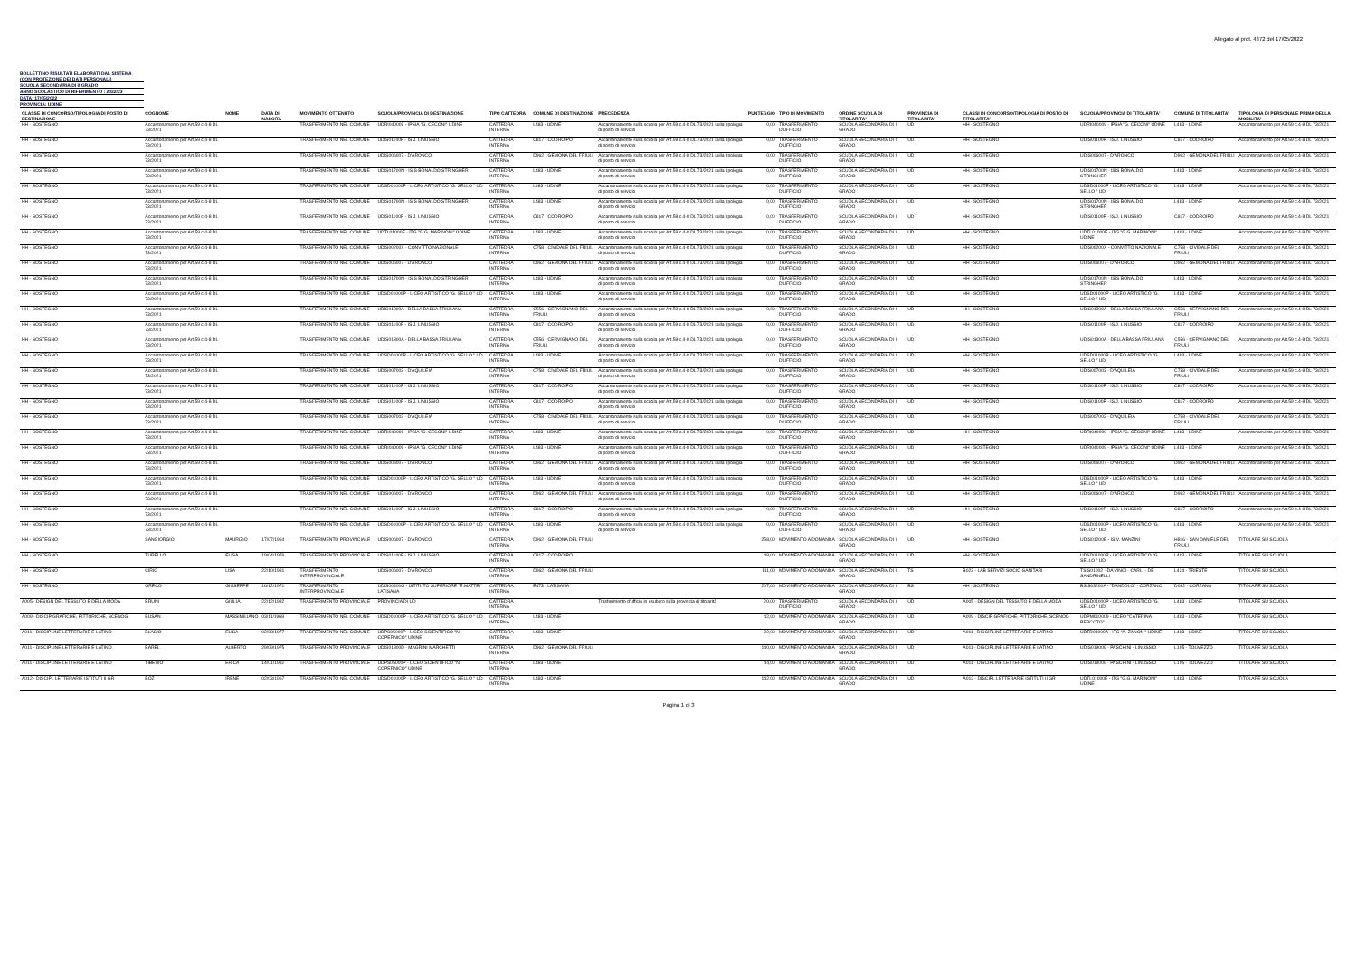Allegato al prot. 4372 del 17/05/2022
BOLLETTINO RISULTATI ELABORATI DAL SISTEMA (CON PROTEZIONE DEI DATI PERSONALI)
SCUOLA SECONDARIA DI II GRADO
ANNO SCOLASTICO DI RIFERIMENTO : 2022/23
DATA: 17/05/2022
PROVINCIA: UDINE
| CLASSE DI CONCORSO/TIPOLOGIA DI POSTO DI DESTINAZIONE | COGNOME | NOME | DATA DI NASCITA | MOVIMENTO OTTENUTO | SCUOLA/PROVINCIA DI DESTINAZIONE | TIPO CATTEDRA | COMUNE DI DESTINAZIONE | PRECEDENZA | PUNTEGGIO | TIPO DI MOVIMENTO | ORDINE SCUOLA DI TITOLARITA' | PROVINCIA DI TITOLARITA' | CLASSI DI CONCORSO/TIPOLOGIA DI POSTO DI TITOLARITA' | SCUOLA/PROVINCIA DI TITOLARITA' | COMUNE DI TITOLARITA' | TIPOLOGIA DI PERSONALE PRIMA DELLA MOBILITA' |
| --- | --- | --- | --- | --- | --- | --- | --- | --- | --- | --- | --- | --- | --- | --- | --- | --- |
| HH - SOSTEGNO | Accantonamento per Art.59 c.4-8 DL 73/2021 | | | TRASFERIMENTO NEL COMUNE | UDRI040009 - IPSIA "G. CECONI" UDINE | CATTEDRA INTERNA | L483 - UDINE | Accantonamento sulla scuola per Art.59 c.4-8 DL 73/2021 sulla tipologia di posto di servizio | 0,00 | TRASFERIMENTO D'UFFICIO | SCUOLA SECONDARIA DI II GRADO | UD | HH - SOSTEGNO | UDRI040009 - IPSIA "G. CECONI" UDINE | L483 - UDINE | Accantonamento per Art.59 c.4-8 DL 73/2021 |
| HH - SOSTEGNO | Accantonamento per Art.59 c.4-8 DL 73/2021 | | | TRASFERIMENTO NEL COMUNE | UDIS01100P - IS J. LINUSSIO | CATTEDRA INTERNA | C817 - CODROIPO | Accantonamento sulla scuola per Art.59 c.4-8 DL 73/2021 sulla tipologia di posto di servizio | 0,00 | TRASFERIMENTO D'UFFICIO | SCUOLA SECONDARIA DI II GRADO | UD | HH - SOSTEGNO | UDIS01100P - IS J. LINUSSIO | C817 - CODROIPO | Accantonamento per Art.59 c.4-8 DL 73/2021 |
| HH - SOSTEGNO | Accantonamento per Art.59 c.4-8 DL 73/2021 | | | TRASFERIMENTO NEL COMUNE | UDIS006007 - D'ARONCO | CATTEDRA INTERNA | D962 - GEMONA DEL FRIULI | Accantonamento sulla scuola per Art.59 c.4-8 DL 73/2021 sulla tipologia di posto di servizio | 0,00 | TRASFERIMENTO D'UFFICIO | SCUOLA SECONDARIA DI II GRADO | UD | HH - SOSTEGNO | UDIS006007 - D'ARONCO | D962 - GEMONA DEL FRIULI | Accantonamento per Art.59 c.4-8 DL 73/2021 |
| HH - SOSTEGNO | Accantonamento per Art.59 c.4-8 DL 73/2021 | | | TRASFERIMENTO NEL COMUNE | UDIS01700N - ISIS BONALDO STRINGHER | CATTEDRA INTERNA | L483 - UDINE | Accantonamento sulla scuola per Art.59 c.4-8 DL 73/2021 sulla tipologia di posto di servizio | 0,00 | TRASFERIMENTO D'UFFICIO | SCUOLA SECONDARIA DI II GRADO | UD | HH - SOSTEGNO | UDIS01700N - ISIS BONALDO STRINGHER | L483 - UDINE | Accantonamento per Art.59 c.4-8 DL 73/2021 |
| HH - SOSTEGNO | Accantonamento per Art.59 c.4-8 DL 73/2021 | | | TRASFERIMENTO NEL COMUNE | UDSD01000P - LICEO ARTISTICO "G. SELLO " UD | CATTEDRA INTERNA | L483 - UDINE | Accantonamento sulla scuola per Art.59 c.4-8 DL 73/2021 sulla tipologia di posto di servizio | 0,00 | TRASFERIMENTO D'UFFICIO | SCUOLA SECONDARIA DI II GRADO | UD | HH - SOSTEGNO | UDSD01000P - LICEO ARTISTICO "G. SELLO " UD | L483 - UDINE | Accantonamento per Art.59 c.4-8 DL 73/2021 |
| HH - SOSTEGNO | Accantonamento per Art.59 c.4-8 DL 73/2021 | | | TRASFERIMENTO NEL COMUNE | UDIS01700N - ISIS BONALDO STRINGHER | CATTEDRA INTERNA | L483 - UDINE | Accantonamento sulla scuola per Art.59 c.4-8 DL 73/2021 sulla tipologia di posto di servizio | 0,00 | TRASFERIMENTO D'UFFICIO | SCUOLA SECONDARIA DI II GRADO | UD | HH - SOSTEGNO | UDIS01700N - ISIS BONALDO STRINGHER | L483 - UDINE | Accantonamento per Art.59 c.4-8 DL 73/2021 |
| HH - SOSTEGNO | Accantonamento per Art.59 c.4-8 DL 73/2021 | | | TRASFERIMENTO NEL COMUNE | UDIS01100P - IS J. LINUSSIO | CATTEDRA INTERNA | C817 - CODROIPO | Accantonamento sulla scuola per Art.59 c.4-8 DL 73/2021 sulla tipologia di posto di servizio | 0,00 | TRASFERIMENTO D'UFFICIO | SCUOLA SECONDARIA DI II GRADO | UD | HH - SOSTEGNO | UDIS01100P - IS J. LINUSSIO | C817 - CODROIPO | Accantonamento per Art.59 c.4-8 DL 73/2021 |
| HH - SOSTEGNO | Accantonamento per Art.59 c.4-8 DL 73/2021 | | | TRASFERIMENTO NEL COMUNE | UDTL01000E - ITG "G.G. MARINONI" UDINE | CATTEDRA INTERNA | L483 - UDINE | Accantonamento sulla scuola per Art.59 c.4-8 DL 73/2021 sulla tipologia di posto di servizio | 0,00 | TRASFERIMENTO D'UFFICIO | SCUOLA SECONDARIA DI II GRADO | UD | HH - SOSTEGNO | UDTL01000E - ITG "G.G. MARINONI" UDINE | L483 - UDINE | Accantonamento per Art.59 c.4-8 DL 73/2021 |
| HH - SOSTEGNO | Accantonamento per Art.59 c.4-8 DL 73/2021 | | | TRASFERIMENTO NEL COMUNE | UDIS00200X - CONVITTO NAZIONALE | CATTEDRA INTERNA | C758 - CIVIDALE DEL FRIULI | Accantonamento sulla scuola per Art.59 c.4-8 DL 73/2021 sulla tipologia di posto di servizio | 0,00 | TRASFERIMENTO D'UFFICIO | SCUOLA SECONDARIA DI II GRADO | UD | HH - SOSTEGNO | UDIS00200X - CONVITTO NAZIONALE | C758 - CIVIDALE DEL FRIULI | Accantonamento per Art.59 c.4-8 DL 73/2021 |
| HH - SOSTEGNO | Accantonamento per Art.59 c.4-8 DL 73/2021 | | | TRASFERIMENTO NEL COMUNE | UDIS006007 - D'ARONCO | CATTEDRA INTERNA | D962 - GEMONA DEL FRIULI | Accantonamento sulla scuola per Art.59 c.4-8 DL 73/2021 sulla tipologia di posto di servizio | 0,00 | TRASFERIMENTO D'UFFICIO | SCUOLA SECONDARIA DI II GRADO | UD | HH - SOSTEGNO | UDIS006007 - D'ARONCO | D962 - GEMONA DEL FRIULI | Accantonamento per Art.59 c.4-8 DL 73/2021 |
| HH - SOSTEGNO | Accantonamento per Art.59 c.4-8 DL 73/2021 | | | TRASFERIMENTO NEL COMUNE | UDIS01700N - ISIS BONALDO STRINGHER | CATTEDRA INTERNA | L483 - UDINE | Accantonamento sulla scuola per Art.59 c.4-8 DL 73/2021 sulla tipologia di posto di servizio | 0,00 | TRASFERIMENTO D'UFFICIO | SCUOLA SECONDARIA DI II GRADO | UD | HH - SOSTEGNO | UDIS01700N - ISIS BONALDO STRINGHER | L483 - UDINE | Accantonamento per Art.59 c.4-8 DL 73/2021 |
| HH - SOSTEGNO | Accantonamento per Art.59 c.4-8 DL 73/2021 | | | TRASFERIMENTO NEL COMUNE | UDSD01000P - LICEO ARTISTICO "G. SELLO " UD | CATTEDRA INTERNA | L483 - UDINE | Accantonamento sulla scuola per Art.59 c.4-8 DL 73/2021 sulla tipologia di posto di servizio | 0,00 | TRASFERIMENTO D'UFFICIO | SCUOLA SECONDARIA DI II GRADO | UD | HH - SOSTEGNO | UDSD01000P - LICEO ARTISTICO "G. SELLO " UD | L483 - UDINE | Accantonamento per Art.59 c.4-8 DL 73/2021 |
| HH - SOSTEGNO | Accantonamento per Art.59 c.4-8 DL 73/2021 | | | TRASFERIMENTO NEL COMUNE | UDIS01300A - DELLA BASSA FRIULANA | CATTEDRA INTERNA | C556 - CERVIGNANO DEL FRIULI | Accantonamento sulla scuola per Art.59 c.4-8 DL 73/2021 sulla tipologia di posto di servizio | 0,00 | TRASFERIMENTO D'UFFICIO | SCUOLA SECONDARIA DI II GRADO | UD | HH - SOSTEGNO | UDIS01300A - DELLA BASSA FRIULANA | C556 - CERVIGNANO DEL FRIULI | Accantonamento per Art.59 c.4-8 DL 73/2021 |
| HH - SOSTEGNO | Accantonamento per Art.59 c.4-8 DL 73/2021 | | | TRASFERIMENTO NEL COMUNE | UDIS01100P - IS J. LINUSSIO | CATTEDRA INTERNA | C817 - CODROIPO | Accantonamento sulla scuola per Art.59 c.4-8 DL 73/2021 sulla tipologia di posto di servizio | 0,00 | TRASFERIMENTO D'UFFICIO | SCUOLA SECONDARIA DI II GRADO | UD | HH - SOSTEGNO | UDIS01100P - IS J. LINUSSIO | C817 - CODROIPO | Accantonamento per Art.59 c.4-8 DL 73/2021 |
| HH - SOSTEGNO | Accantonamento per Art.59 c.4-8 DL 73/2021 | | | TRASFERIMENTO NEL COMUNE | UDIS01300A - DELLA BASSA FRIULANA | CATTEDRA INTERNA | C556 - CERVIGNANO DEL FRIULI | Accantonamento sulla scuola per Art.59 c.4-8 DL 73/2021 sulla tipologia di posto di servizio | 0,00 | TRASFERIMENTO D'UFFICIO | SCUOLA SECONDARIA DI II GRADO | UD | HH - SOSTEGNO | UDIS01300A - DELLA BASSA FRIULANA | C556 - CERVIGNANO DEL FRIULI | Accantonamento per Art.59 c.4-8 DL 73/2021 |
| HH - SOSTEGNO | Accantonamento per Art.59 c.4-8 DL 73/2021 | | | TRASFERIMENTO NEL COMUNE | UDSD01000P - LICEO ARTISTICO "G. SELLO " UD | CATTEDRA INTERNA | L483 - UDINE | Accantonamento sulla scuola per Art.59 c.4-8 DL 73/2021 sulla tipologia di posto di servizio | 0,00 | TRASFERIMENTO D'UFFICIO | SCUOLA SECONDARIA DI II GRADO | UD | HH - SOSTEGNO | UDSD01000P - LICEO ARTISTICO "G. SELLO " UD | L483 - UDINE | Accantonamento per Art.59 c.4-8 DL 73/2021 |
| HH - SOSTEGNO | Accantonamento per Art.59 c.4-8 DL 73/2021 | | | TRASFERIMENTO NEL COMUNE | UDIS007003 - D'AQUILEIA | CATTEDRA INTERNA | C758 - CIVIDALE DEL FRIULI | Accantonamento sulla scuola per Art.59 c.4-8 DL 73/2021 sulla tipologia di posto di servizio | 0,00 | TRASFERIMENTO D'UFFICIO | SCUOLA SECONDARIA DI II GRADO | UD | HH - SOSTEGNO | UDIS007003 - D'AQUILEIA | C758 - CIVIDALE DEL FRIULI | Accantonamento per Art.59 c.4-8 DL 73/2021 |
| HH - SOSTEGNO | Accantonamento per Art.59 c.4-8 DL 73/2021 | | | TRASFERIMENTO NEL COMUNE | UDIS01100P - IS J. LINUSSIO | CATTEDRA INTERNA | C817 - CODROIPO | Accantonamento sulla scuola per Art.59 c.4-8 DL 73/2021 sulla tipologia di posto di servizio | 0,00 | TRASFERIMENTO D'UFFICIO | SCUOLA SECONDARIA DI II GRADO | UD | HH - SOSTEGNO | UDIS01100P - IS J. LINUSSIO | C817 - CODROIPO | Accantonamento per Art.59 c.4-8 DL 73/2021 |
| HH - SOSTEGNO | Accantonamento per Art.59 c.4-8 DL 73/2021 | | | TRASFERIMENTO NEL COMUNE | UDIS01100P - IS J. LINUSSIO | CATTEDRA INTERNA | C817 - CODROIPO | Accantonamento sulla scuola per Art.59 c.4-8 DL 73/2021 sulla tipologia di posto di servizio | 0,00 | TRASFERIMENTO D'UFFICIO | SCUOLA SECONDARIA DI II GRADO | UD | HH - SOSTEGNO | UDIS01100P - IS J. LINUSSIO | C817 - CODROIPO | Accantonamento per Art.59 c.4-8 DL 73/2021 |
| HH - SOSTEGNO | Accantonamento per Art.59 c.4-8 DL 73/2021 | | | TRASFERIMENTO NEL COMUNE | UDIS007003 - D'AQUILEIA | CATTEDRA INTERNA | C758 - CIVIDALE DEL FRIULI | Accantonamento sulla scuola per Art.59 c.4-8 DL 73/2021 sulla tipologia di posto di servizio | 0,00 | TRASFERIMENTO D'UFFICIO | SCUOLA SECONDARIA DI II GRADO | UD | HH - SOSTEGNO | UDIS007003 - D'AQUILEIA | C758 - CIVIDALE DEL FRIULI | Accantonamento per Art.59 c.4-8 DL 73/2021 |
| HH - SOSTEGNO | Accantonamento per Art.59 c.4-8 DL 73/2021 | | | TRASFERIMENTO NEL COMUNE | UDRI040009 - IPSIA "G. CECONI" UDINE | CATTEDRA INTERNA | L483 - UDINE | Accantonamento sulla scuola per Art.59 c.4-8 DL 73/2021 sulla tipologia di posto di servizio | 0,00 | TRASFERIMENTO D'UFFICIO | SCUOLA SECONDARIA DI II GRADO | UD | HH - SOSTEGNO | UDRI040009 - IPSIA "G. CECONI" UDINE | L483 - UDINE | Accantonamento per Art.59 c.4-8 DL 73/2021 |
| HH - SOSTEGNO | Accantonamento per Art.59 c.4-8 DL 73/2021 | | | TRASFERIMENTO NEL COMUNE | UDRI040009 - IPSIA "G. CECONI" UDINE | CATTEDRA INTERNA | L483 - UDINE | Accantonamento sulla scuola per Art.59 c.4-8 DL 73/2021 sulla tipologia di posto di servizio | 0,00 | TRASFERIMENTO D'UFFICIO | SCUOLA SECONDARIA DI II GRADO | UD | HH - SOSTEGNO | UDRI040009 - IPSIA "G. CECONI" UDINE | L483 - UDINE | Accantonamento per Art.59 c.4-8 DL 73/2021 |
| HH - SOSTEGNO | Accantonamento per Art.59 c.4-8 DL 73/2021 | | | TRASFERIMENTO NEL COMUNE | UDIS006007 - D'ARONCO | CATTEDRA INTERNA | D962 - GEMONA DEL FRIULI | Accantonamento sulla scuola per Art.59 c.4-8 DL 73/2021 sulla tipologia di posto di servizio | 0,00 | TRASFERIMENTO D'UFFICIO | SCUOLA SECONDARIA DI II GRADO | UD | HH - SOSTEGNO | UDIS006007 - D'ARONCO | D962 - GEMONA DEL FRIULI | Accantonamento per Art.59 c.4-8 DL 73/2021 |
| HH - SOSTEGNO | Accantonamento per Art.59 c.4-8 DL 73/2021 | | | TRASFERIMENTO NEL COMUNE | UDSD01000P - LICEO ARTISTICO "G. SELLO " UD | CATTEDRA INTERNA | L483 - UDINE | Accantonamento sulla scuola per Art.59 c.4-8 DL 73/2021 sulla tipologia di posto di servizio | 0,00 | TRASFERIMENTO D'UFFICIO | SCUOLA SECONDARIA DI II GRADO | UD | HH - SOSTEGNO | UDSD01000P - LICEO ARTISTICO "G. SELLO " UD | L483 - UDINE | Accantonamento per Art.59 c.4-8 DL 73/2021 |
| HH - SOSTEGNO | Accantonamento per Art.59 c.4-8 DL 73/2021 | | | TRASFERIMENTO NEL COMUNE | UDIS006007 - D'ARONCO | CATTEDRA INTERNA | D962 - GEMONA DEL FRIULI | Accantonamento sulla scuola per Art.59 c.4-8 DL 73/2021 sulla tipologia di posto di servizio | 0,00 | TRASFERIMENTO D'UFFICIO | SCUOLA SECONDARIA DI II GRADO | UD | HH - SOSTEGNO | UDIS006007 - D'ARONCO | D962 - GEMONA DEL FRIULI | Accantonamento per Art.59 c.4-8 DL 73/2021 |
| HH - SOSTEGNO | Accantonamento per Art.59 c.4-8 DL 73/2021 | | | TRASFERIMENTO NEL COMUNE | UDIS01100P - IS J. LINUSSIO | CATTEDRA INTERNA | C817 - CODROIPO | Accantonamento sulla scuola per Art.59 c.4-8 DL 73/2021 sulla tipologia di posto di servizio | 0,00 | TRASFERIMENTO D'UFFICIO | SCUOLA SECONDARIA DI II GRADO | UD | HH - SOSTEGNO | UDIS01100P - IS J. LINUSSIO | C817 - CODROIPO | Accantonamento per Art.59 c.4-8 DL 73/2021 |
| HH - SOSTEGNO | Accantonamento per Art.59 c.4-8 DL 73/2021 | | | TRASFERIMENTO NEL COMUNE | UDSD01000P - LICEO ARTISTICO "G. SELLO " UD | CATTEDRA INTERNA | L483 - UDINE | Accantonamento sulla scuola per Art.59 c.4-8 DL 73/2021 sulla tipologia di posto di servizio | 0,00 | TRASFERIMENTO D'UFFICIO | SCUOLA SECONDARIA DI II GRADO | UD | HH - SOSTEGNO | UDSD01000P - LICEO ARTISTICO "G. SELLO " UD | L483 - UDINE | Accantonamento per Art.59 c.4-8 DL 73/2021 |
| HH - SOSTEGNO | SANGIORGIO | MAURIZIO | 17/07/1964 | TRASFERIMENTO PROVINCIALE | UDIS006007 - D'ARONCO | CATTEDRA INTERNA | D962 - GEMONA DEL FRIULI | | 258,00 | MOVIMENTO A DOMANDA | SCUOLA SECONDARIA DI II GRADO | UD | HH - SOSTEGNO | UDIS01200E - IS V. MANZINI | H816 - SAN DANIELE DEL FRIULI | TITOLARE SU SCUOLA |
| HH - SOSTEGNO | TURELLO | ELISA | 19/04/1976 | TRASFERIMENTO PROVINCIALE | UDIS01100P - IS J. LINUSSIO | CATTEDRA INTERNA | C817 - CODROIPO | | 48,00 | MOVIMENTO A DOMANDA | SCUOLA SECONDARIA DI II GRADO | UD | HH - SOSTEGNO | UDSD01000P - LICEO ARTISTICO "G. SELLO " UD | L483 - UDINE | TITOLARE SU SCUOLA |
| HH - SOSTEGNO | CIRIO | LISA | 22/10/1981 | TRASFERIMENTO INTERPROVINCIALE | UDIS006007 - D'ARONCO | CATTEDRA INTERNA | D962 - GEMONA DEL FRIULI | | 111,00 | MOVIMENTO A DOMANDA | SCUOLA SECONDARIA DI II GRADO | TS | B023 - LAB SERVIZI SOCIO-SANITARI | TSIS01002 - DA VINCI - CARLI - DE SANDRINELLI | L424 - TRIESTE | TITOLARE SU SCUOLA |
| HH - SOSTEGNO | GRECO | GIUSEPPE | 16/12/1971 | TRASFERIMENTO INTERPROVINCIALE | UDIS00400G - ISTITUTO SUPERIORE "E.MATTEI" LATISANA | CATTEDRA INTERNA | E473 - LATISANA | | 207,00 | MOVIMENTO A DOMANDA | SCUOLA SECONDARIA DI II GRADO | BS | HH - SOSTEGNO | BSIS03200A - "DANDOLO" - CORZANO | D082 - CORZANO | TITOLARE SU SCUOLA |
| A005 - DESIGN DEL TESSUTO E DELLA MODA | BRUNI | GIULIA | 22/12/1982 | TRASFERIMENTO PROVINCIALE | PROVINCIA DI UD | CATTEDRA INTERNA | | Trasferimento d'ufficio in esubero sulla provincia di titolarità | 20,00 | TRASFERIMENTO D'UFFICIO | SCUOLA SECONDARIA DI II GRADO | UD | A005 - DESIGN DEL TESSUTO E DELLA MODA | UDSD01000P - LICEO ARTISTICO "G. SELLO " UD | L483 - UDINE | TITOLARE SU SCUOLA |
| A009 - DISCIP GRAFICHE, PITTORICHE, SCENOG | BUSAN | MASSIMILIANO | 03/11/1968 | TRASFERIMENTO NEL COMUNE | UDSD01000P - LICEO ARTISTICO "G. SELLO " UD | CATTEDRA INTERNA | L483 - UDINE | | 42,00 | MOVIMENTO A DOMANDA | SCUOLA SECONDARIA DI II GRADO | UD | A009 - DISCIP GRAFICHE, PITTORICHE, SCENOG | UDPM010009 - LICEO "CATERINA PERCOTO" | L483 - UDINE | TITOLARE SU SCUOLA |
| A011 - DISCIPLINE LETTERARIE E LATINO | BLASIO | ELISA | 02/08/1977 | TRASFERIMENTO NEL COMUNE | UDPS05000P - LICEO SCIENTIFICO "N. COPERNICO" UDINE | CATTEDRA INTERNA | L483 - UDINE | | 92,00 | MOVIMENTO A DOMANDA | SCUOLA SECONDARIA DI II GRADO | UD | A011 - DISCIPLINE LETTERARIE E LATINO | UDTD01000A - ITC "A. ZANON " UDINE | L483 - UDINE | TITOLARE SU SCUOLA |
| A011 - DISCIPLINE LETTERARIE E LATINO | BAREL | ALBERTO | 29/09/1975 | TRASFERIMENTO PROVINCIALE | UDIS01800D - MAGRINI MARCHETTI | CATTEDRA INTERNA | D962 - GEMONA DEL FRIULI | | 140,00 | MOVIMENTO A DOMANDA | SCUOLA SECONDARIA DI II GRADO | UD | A011 - DISCIPLINE LETTERARIE E LATINO | UDIS019009 - PASCHINI - LINUSSIO | L195 - TOLMEZZO | TITOLARE SU SCUOLA |
| A011 - DISCIPLINE LETTERARIE E LATINO | TIBERIO | ERICA | 14/01/1982 | TRASFERIMENTO PROVINCIALE | UDPS05000P - LICEO SCIENTIFICO "N. COPERNICO" UDINE | CATTEDRA INTERNA | L483 - UDINE | | 44,00 | MOVIMENTO A DOMANDA | SCUOLA SECONDARIA DI II GRADO | UD | A011 - DISCIPLINE LETTERARIE E LATINO | UDIS019009 - PASCHINI - LINUSSIO | L195 - TOLMEZZO | TITOLARE SU SCUOLA |
| A012 - DISCIPL LETTERARIE ISTITUTI II GR | BOZ | IRENE | 02/03/1967 | TRASFERIMENTO NEL COMUNE | UDSD01000P - LICEO ARTISTICO "G. SELLO " UD | CATTEDRA INTERNA | L483 - UDINE | | 142,00 | MOVIMENTO A DOMANDA | SCUOLA SECONDARIA DI II GRADO | UD | A012 - DISCIPL LETTERARIE ISTITUTI II GR | UDTL01000E - ITG "G.G. MARINONI" UDINE | L483 - UDINE | TITOLARE SU SCUOLA |
Pagina 1 di 3